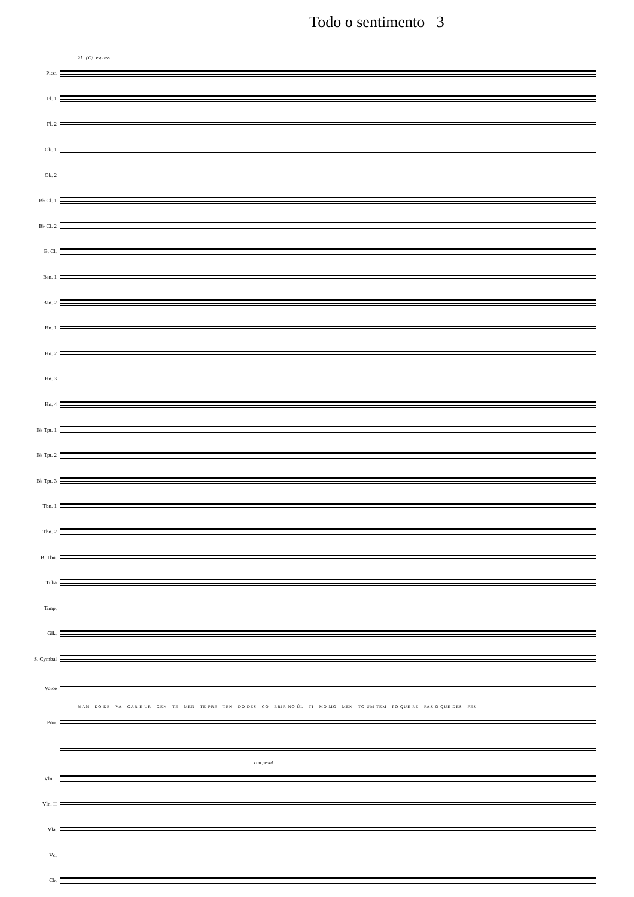Todo o sentimento 3
21 (C) espress.
Picc.
Fl. 1
Fl. 2
Ob. 1
Ob. 2
B♭ Cl. 1
B♭ Cl. 2
B. Cl.
Bsn. 1
Bsn. 2
Hn. 1
Hn. 2
Hn. 3
Hn. 4
B♭ Tpt. 1
B♭ Tpt. 2
B♭ Tpt. 3
Tbn. 1
Tbn. 2
B. Tbn.
Tuba
Timp.
Glk.
S. Cymbal
Voice
MAN - DO DE - VA - GAR E UR - GEN - TE - MEN - TE PRE - TEN - DO DES - CO - BRIR NO ÚL - TI - MO MO - MEN - TO UM TEM - PO QUE RE - FAZ O QUE DES - FEZ
Pno.
con pedal
Vln. I
Vln. II
Vla.
Vc.
Cb.